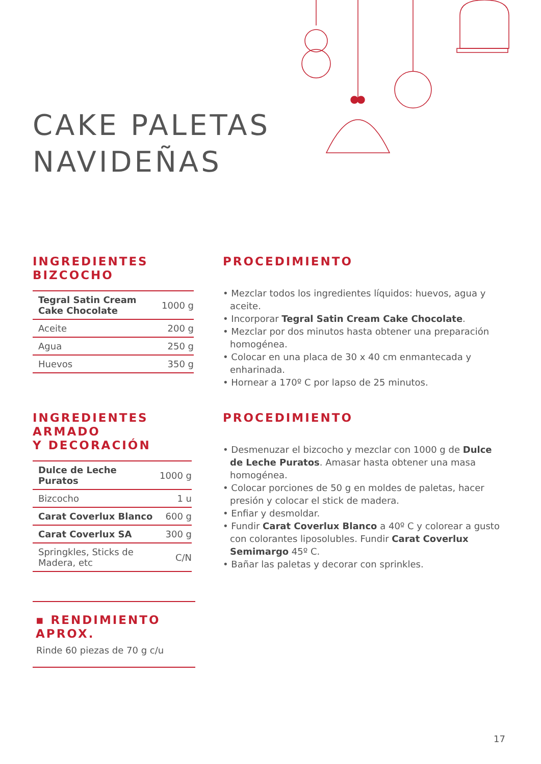CAKE PALETAS
NAVIDEÑAS
INGREDIENTES
BIZCOCHO
| Tegral Satin Cream Cake Chocolate | 1000 g |
| Aceite | 200 g |
| Agua | 250 g |
| Huevos | 350 g |
PROCEDIMIENTO
• Mezclar todos los ingredientes líquidos: huevos, agua y aceite.
• Incorporar Tegral Satin Cream Cake Chocolate.
• Mezclar por dos minutos hasta obtener una preparación homogénea.
• Colocar en una placa de 30 x 40 cm enmantecada y enharinada.
• Hornear a 170º C por lapso de 25 minutos.
INGREDIENTES ARMADO
Y DECORACIÓN
| Dulce de Leche Puratos | 1000 g |
| Bizcocho | 1 u |
| Carat Coverlux Blanco | 600 g |
| Carat Coverlux SA | 300 g |
| Springkles, Sticks de Madera, etc | C/N |
PROCEDIMIENTO
• Desmenuzar el bizcocho y mezclar con 1000 g de Dulce de Leche Puratos. Amasar hasta obtener una masa homogénea.
• Colocar porciones de 50 g en moldes de paletas, hacer presión y colocar el stick de madera.
• Enfiar y desmoldar.
• Fundir Carat Coverlux Blanco a 40º C y colorear a gusto con colorantes liposolubles. Fundir Carat Coverlux Semimargo 45º C.
• Bañar las paletas y decorar con sprinkles.
▪ RENDIMIENTO APROX.
Rinde 60 piezas de 70 g c/u
17